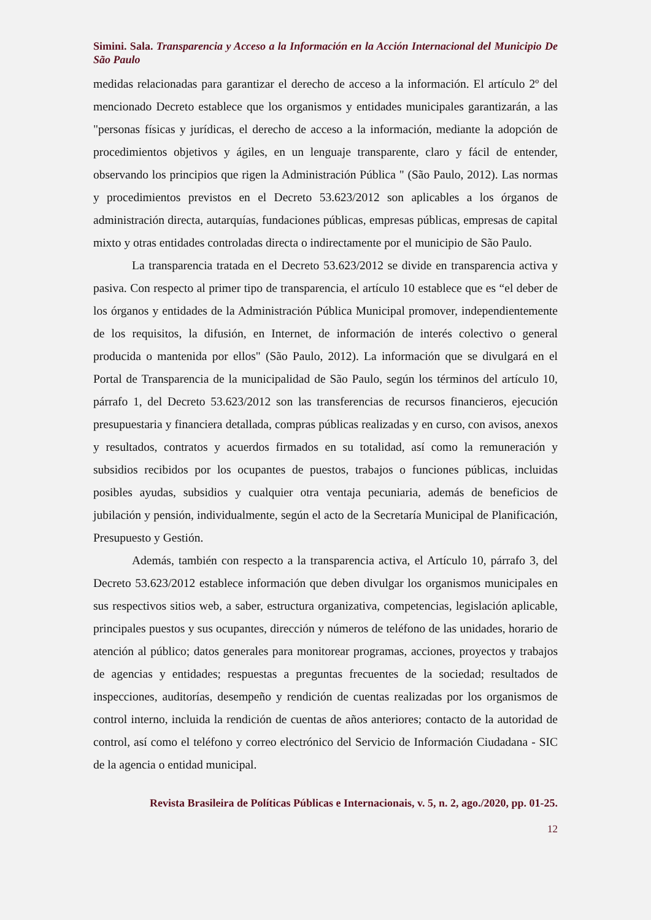Simini. Sala. Transparencia y Acceso a la Información en la Acción Internacional del Municipio De São Paulo
medidas relacionadas para garantizar el derecho de acceso a la información. El artículo 2º del mencionado Decreto establece que los organismos y entidades municipales garantizarán, a las "personas físicas y jurídicas, el derecho de acceso a la información, mediante la adopción de procedimientos objetivos y ágiles, en un lenguaje transparente, claro y fácil de entender, observando los principios que rigen la Administración Pública " (São Paulo, 2012). Las normas y procedimientos previstos en el Decreto 53.623/2012 son aplicables a los órganos de administración directa, autarquías, fundaciones públicas, empresas públicas, empresas de capital mixto y otras entidades controladas directa o indirectamente por el municipio de São Paulo.
La transparencia tratada en el Decreto 53.623/2012 se divide en transparencia activa y pasiva. Con respecto al primer tipo de transparencia, el artículo 10 establece que es “el deber de los órganos y entidades de la Administración Pública Municipal promover, independientemente de los requisitos, la difusión, en Internet, de información de interés colectivo o general producida o mantenida por ellos" (São Paulo, 2012). La información que se divulgará en el Portal de Transparencia de la municipalidad de São Paulo, según los términos del artículo 10, párrafo 1, del Decreto 53.623/2012 son las transferencias de recursos financieros, ejecución presupuestaria y financiera detallada, compras públicas realizadas y en curso, con avisos, anexos y resultados, contratos y acuerdos firmados en su totalidad, así como la remuneración y subsidios recibidos por los ocupantes de puestos, trabajos o funciones públicas, incluidas posibles ayudas, subsidios y cualquier otra ventaja pecuniaria, además de beneficios de jubilación y pensión, individualmente, según el acto de la Secretaría Municipal de Planificación, Presupuesto y Gestión.
Además, también con respecto a la transparencia activa, el Artículo 10, párrafo 3, del Decreto 53.623/2012 establece información que deben divulgar los organismos municipales en sus respectivos sitios web, a saber, estructura organizativa, competencias, legislación aplicable, principales puestos y sus ocupantes, dirección y números de teléfono de las unidades, horario de atención al público; datos generales para monitorear programas, acciones, proyectos y trabajos de agencias y entidades; respuestas a preguntas frecuentes de la sociedad; resultados de inspecciones, auditorías, desempeño y rendición de cuentas realizadas por los organismos de control interno, incluida la rendición de cuentas de años anteriores; contacto de la autoridad de control, así como el teléfono y correo electrónico del Servicio de Información Ciudadana - SIC de la agencia o entidad municipal.
Revista Brasileira de Políticas Públicas e Internacionais, v. 5, n. 2, ago./2020, pp. 01-25.
12